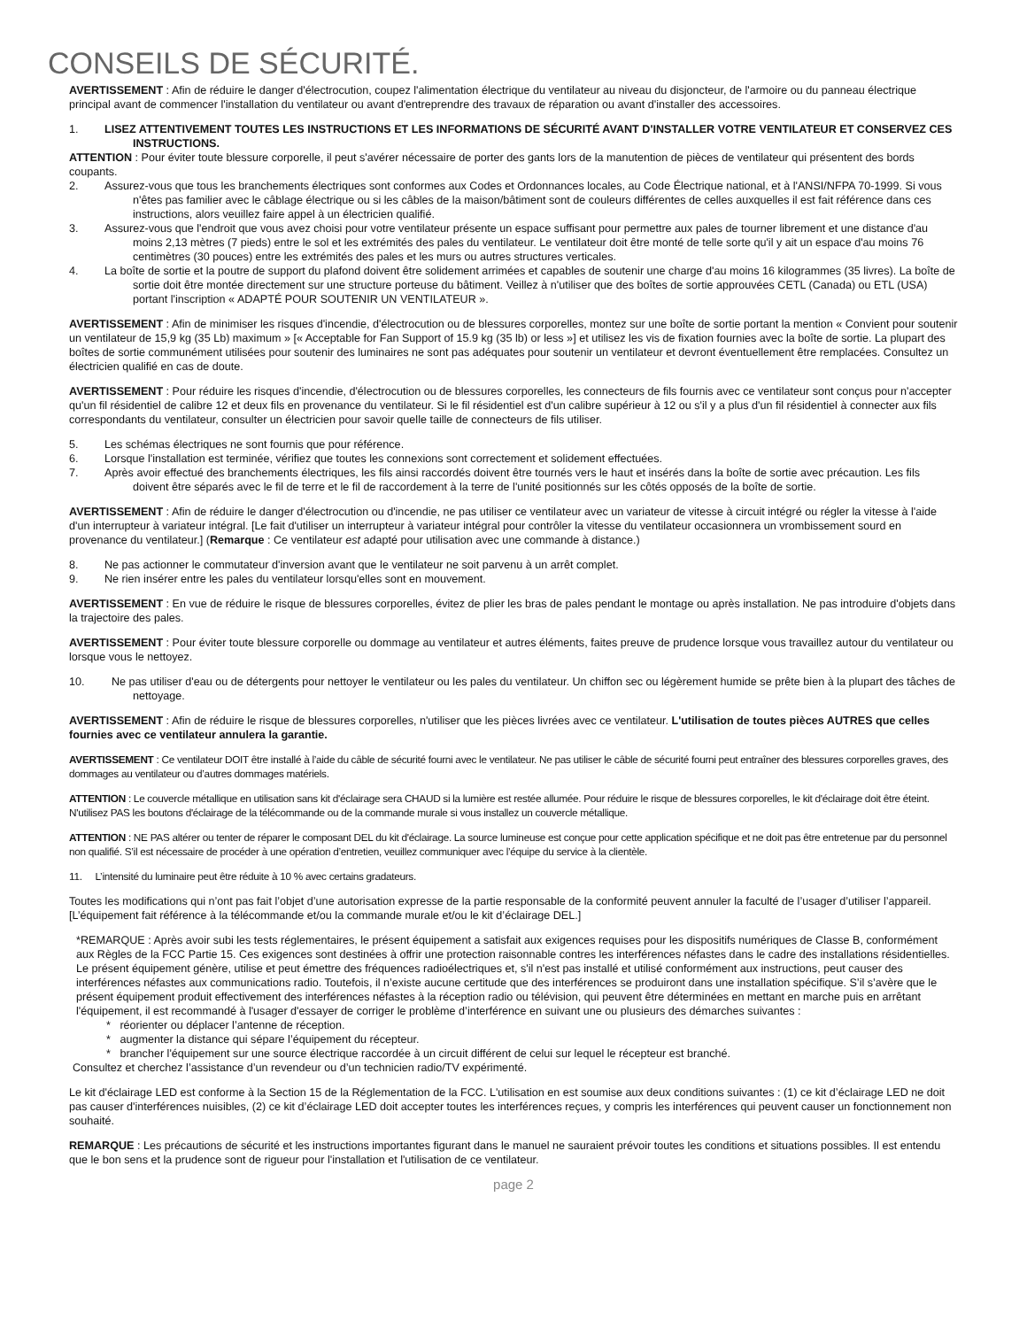CONSEILS DE SÉCURITÉ.
AVERTISSEMENT : Afin de réduire le danger d'électrocution, coupez l'alimentation électrique du ventilateur au niveau du disjoncteur, de l'armoire ou du panneau électrique principal avant de commencer l'installation du ventilateur ou avant d'entreprendre des travaux de réparation ou avant d'installer des accessoires.
1. LISEZ ATTENTIVEMENT TOUTES LES INSTRUCTIONS ET LES INFORMATIONS DE SÉCURITÉ AVANT D'INSTALLER VOTRE VENTILATEUR ET CONSERVEZ CES INSTRUCTIONS.
ATTENTION : Pour éviter toute blessure corporelle, il peut s'avérer nécessaire de porter des gants lors de la manutention de pièces de ventilateur qui présentent des bords coupants.
2. Assurez-vous que tous les branchements électriques sont conformes aux Codes et Ordonnances locales, au Code Électrique national, et à l'ANSI/NFPA 70-1999. Si vous n'êtes pas familier avec le câblage électrique ou si les câbles de la maison/bâtiment sont de couleurs différentes de celles auxquelles il est fait référence dans ces instructions, alors veuillez faire appel à un électricien qualifié.
3. Assurez-vous que l'endroit que vous avez choisi pour votre ventilateur présente un espace suffisant pour permettre aux pales de tourner librement et une distance d'au moins 2,13 mètres (7 pieds) entre le sol et les extrémités des pales du ventilateur. Le ventilateur doit être monté de telle sorte qu'il y ait un espace d'au moins 76 centimètres (30 pouces) entre les extrémités des pales et les murs ou autres structures verticales.
4. La boîte de sortie et la poutre de support du plafond doivent être solidement arrimées et capables de soutenir une charge d'au moins 16 kilogrammes (35 livres). La boîte de sortie doit être montée directement sur une structure porteuse du bâtiment. Veillez à n'utiliser que des boîtes de sortie approuvées CETL (Canada) ou ETL (USA) portant l'inscription « ADAPTÉ POUR SOUTENIR UN VENTILATEUR ».
AVERTISSEMENT : Afin de minimiser les risques d'incendie, d'électrocution ou de blessures corporelles, montez sur une boîte de sortie portant la mention « Convient pour soutenir un ventilateur de 15,9 kg (35 Lb) maximum » [« Acceptable for Fan Support of 15.9 kg (35 lb) or less »] et utilisez les vis de fixation fournies avec la boîte de sortie. La plupart des boîtes de sortie communément utilisées pour soutenir des luminaires ne sont pas adéquates pour soutenir un ventilateur et devront éventuellement être remplacées. Consultez un électricien qualifié en cas de doute.
AVERTISSEMENT : Pour réduire les risques d'incendie, d'électrocution ou de blessures corporelles, les connecteurs de fils fournis avec ce ventilateur sont conçus pour n'accepter qu'un fil résidentiel de calibre 12 et deux fils en provenance du ventilateur. Si le fil résidentiel est d'un calibre supérieur à 12 ou s'il y a plus d'un fil résidentiel à connecter aux fils correspondants du ventilateur, consulter un électricien pour savoir quelle taille de connecteurs de fils utiliser.
5. Les schémas électriques ne sont fournis que pour référence.
6. Lorsque l'installation est terminée, vérifiez que toutes les connexions sont correctement et solidement effectuées.
7. Après avoir effectué des branchements électriques, les fils ainsi raccordés doivent être tournés vers le haut et insérés dans la boîte de sortie avec précaution. Les fils doivent être séparés avec le fil de terre et le fil de raccordement à la terre de l'unité positionnés sur les côtés opposés de la boîte de sortie.
AVERTISSEMENT : Afin de réduire le danger d'électrocution ou d'incendie, ne pas utiliser ce ventilateur avec un variateur de vitesse à circuit intégré ou régler la vitesse à l'aide d'un interrupteur à variateur intégral. [Le fait d'utiliser un interrupteur à variateur intégral pour contrôler la vitesse du ventilateur occasionnera un vrombissement sourd en provenance du ventilateur.] (Remarque : Ce ventilateur est adapté pour utilisation avec une commande à distance.)
8. Ne pas actionner le commutateur d'inversion avant que le ventilateur ne soit parvenu à un arrêt complet.
9. Ne rien insérer entre les pales du ventilateur lorsqu'elles sont en mouvement.
AVERTISSEMENT : En vue de réduire le risque de blessures corporelles, évitez de plier les bras de pales pendant le montage ou après installation. Ne pas introduire d'objets dans la trajectoire des pales.
AVERTISSEMENT : Pour éviter toute blessure corporelle ou dommage au ventilateur et autres éléments, faites preuve de prudence lorsque vous travaillez autour du ventilateur ou lorsque vous le nettoyez.
10. Ne pas utiliser d'eau ou de détergents pour nettoyer le ventilateur ou les pales du ventilateur. Un chiffon sec ou légèrement humide se prête bien à la plupart des tâches de nettoyage.
AVERTISSEMENT : Afin de réduire le risque de blessures corporelles, n'utiliser que les pièces livrées avec ce ventilateur. L'utilisation de toutes pièces AUTRES que celles fournies avec ce ventilateur annulera la garantie.
AVERTISSEMENT : Ce ventilateur DOIT être installé à l’aide du câble de sécurité fourni avec le ventilateur. Ne pas utiliser le câble de sécurité fourni peut entraîner des blessures corporelles graves, des dommages au ventilateur ou d’autres dommages matériels.
ATTENTION : Le couvercle métallique en utilisation sans kit d'éclairage sera CHAUD si la lumière est restée allumée. Pour réduire le risque de blessures corporelles, le kit d'éclairage doit être éteint. N'utilisez PAS les boutons d'éclairage de la télécommande ou de la commande murale si vous installez un couvercle métallique.
ATTENTION : NE PAS altérer ou tenter de réparer le composant DEL du kit d'éclairage. La source lumineuse est conçue pour cette application spécifique et ne doit pas être entretenue par du personnel non qualifié. S’il est nécessaire de procéder à une opération d’entretien, veuillez communiquer avec l’équipe du service à la clientèle.
11. L’intensité du luminaire peut être réduite à 10 % avec certains gradateurs.
Toutes les modifications qui n’ont pas fait l’objet d’une autorisation expresse de la partie responsable de la conformité peuvent annuler la faculté de l’usager d’utiliser l’appareil. [L’équipement fait référence à la télécommande et/ou la commande murale et/ou le kit d’éclairage DEL.]
*REMARQUE : Après avoir subi les tests réglementaires, le présent équipement a satisfait aux exigences requises pour les dispositifs numériques de Classe B, conformément aux Règles de la FCC Partie 15. Ces exigences sont destinées à offrir une protection raisonnable contres les interférences néfastes dans le cadre des installations résidentielles. Le présent équipement génère, utilise et peut émettre des fréquences radioélectriques et, s'il n'est pas installé et utilisé conformément aux instructions, peut causer des interférences néfastes aux communications radio. Toutefois, il n’existe aucune certitude que des interférences se produiront dans une installation spécifique. S’il s’avère que le présent équipement produit effectivement des interférences néfastes à la réception radio ou télévision, qui peuvent être déterminées en mettant en marche puis en arrêtant l'équipement, il est recommandé à l'usager d'essayer de corriger le problème d’interférence en suivant une ou plusieurs des démarches suivantes :
* réorienter ou déplacer l’antenne de réception.
* augmenter la distance qui sépare l’équipement du récepteur.
* brancher l'équipement sur une source électrique raccordée à un circuit différent de celui sur lequel le récepteur est branché.
Consultez et cherchez l’assistance d’un revendeur ou d’un technicien radio/TV expérimenté.
Le kit d'éclairage LED est conforme à la Section 15 de la Réglementation de la FCC. L'utilisation en est soumise aux deux conditions suivantes : (1) ce kit d’éclairage LED ne doit pas causer d'interférences nuisibles, (2) ce kit d’éclairage LED doit accepter toutes les interférences reçues, y compris les interférences qui peuvent causer un fonctionnement non souhaité.
REMARQUE : Les précautions de sécurité et les instructions importantes figurant dans le manuel ne sauraient prévoir toutes les conditions et situations possibles. Il est entendu que le bon sens et la prudence sont de rigueur pour l'installation et l'utilisation de ce ventilateur.
page 2